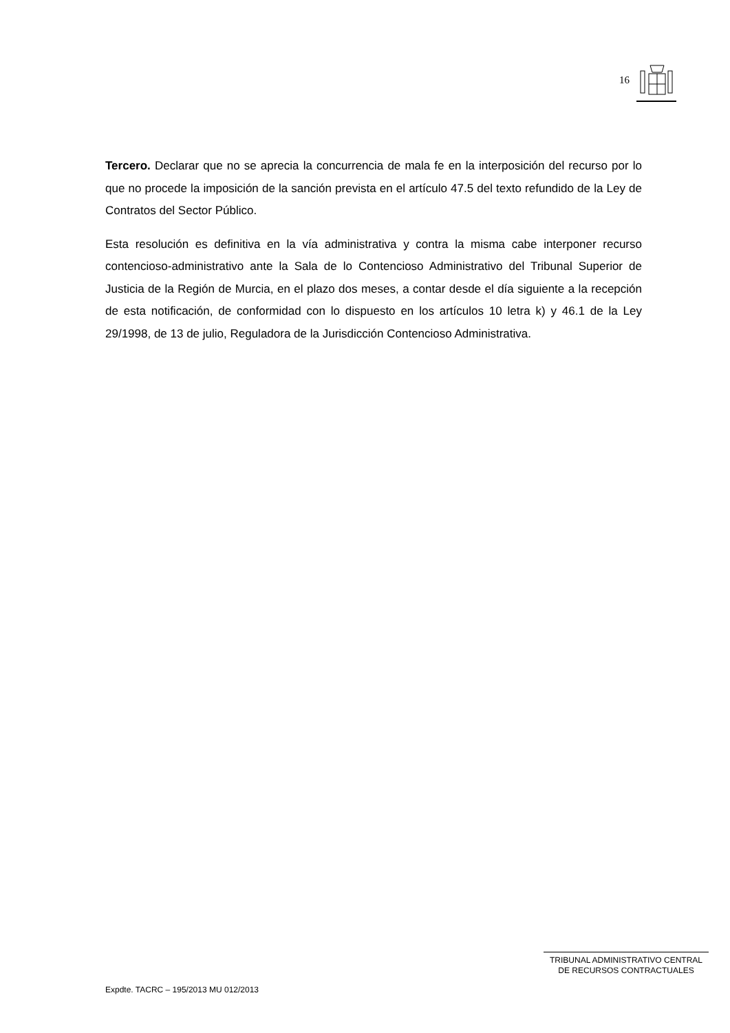16
Tercero. Declarar que no se aprecia la concurrencia de mala fe en la interposición del recurso por lo que no procede la imposición de la sanción prevista en el artículo 47.5 del texto refundido de la Ley de Contratos del Sector Público.
Esta resolución es definitiva en la vía administrativa y contra la misma cabe interponer recurso contencioso-administrativo ante la Sala de lo Contencioso Administrativo del Tribunal Superior de Justicia de la Región de Murcia, en el plazo dos meses, a contar desde el día siguiente a la recepción de esta notificación, de conformidad con lo dispuesto en los artículos 10 letra k) y 46.1 de la Ley 29/1998, de 13 de julio, Reguladora de la Jurisdicción Contencioso Administrativa.
TRIBUNAL ADMINISTRATIVO CENTRAL
DE RECURSOS CONTRACTUALES
Expdte. TACRC – 195/2013 MU 012/2013